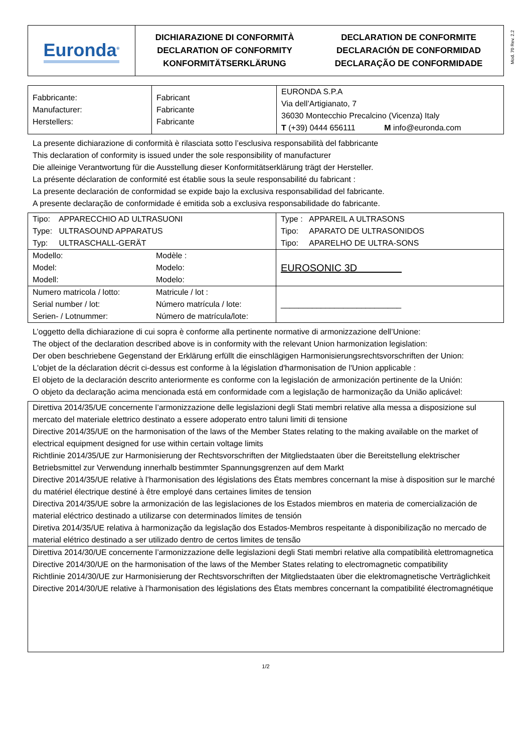Mod. 70 Rev. 2.2
| Euronda<sup>®</sup> | DICHIARAZIONE DI CONFORMITÀ DECLARATION OF CONFORMITY KONFORMITÄTSERKLÄRUNG | DECLARATION DE CONFORMITE DECLARACIÓN DE CONFORMIDAD DECLARAÇÃO DE CONFORMIDADE |
| Fabbricante: Manufacturer: Herstellers: | Fabricant Fabricante Fabricante | EURONDA S.P.A Via dell’Artigianato, 7 36030 Montecchio Precalcino (Vicenza) Italy T (+39) 0444 656111 M info@euronda.com |
La presente dichiarazione di conformità è rilasciata sotto l’esclusiva responsabilità del fabbricante
This declaration of conformity is issued under the sole responsibility of manufacturer
Die alleinige Verantwortung für die Ausstellung dieser Konformitätserklärung trägt der Hersteller.
La présente déclaration de conformité est établie sous la seule responsabilité du fabricant :
La presente declaración de conformidad se expide bajo la exclusiva responsabilidad del fabricante.
A presente declaração de conformidade é emitida sob a exclusiva responsabilidade do fabricante.
| Tipo: APPARECCHIO AD ULTRASUONI Type: ULTRASOUND APPARATUS Typ: ULTRASCHALL-GERÄT | | Type : APPAREIL A ULTRASONS Tipo: APARATO DE ULTRASONIDOS Tipo: APARELHO DE ULTRA-SONS |
| Modello: Model: Modell: | Modèle : Modelo: Modelo: | EUROSONIC 3D |
| Numero matricola / lotto: Serial number / lot: Serien- / Lotnummer: | Matricule / lot : Número matrícula / lote: Número de matrícula/lote: | ___________________________ |
L’oggetto della dichiarazione di cui sopra è conforme alla pertinente normative di armonizzazione dell’Unione:
The object of the declaration described above is in conformity with the relevant Union harmonization legislation:
Der oben beschriebene Gegenstand der Erklärung erfüllt die einschlägigen Harmonisierungsrechtsvorschriften der Union:
L'objet de la déclaration décrit ci-dessus est conforme à la législation d'harmonisation de l'Union applicable :
El objeto de la declaración descrito anteriormente es conforme con la legislación de armonización pertinente de la Unión:
O objeto da declaração acima mencionada está em conformidade com a legislação de harmonização da União aplicável:
| Direttiva 2014/35/UE concernente l’armonizzazione delle legislazioni degli Stati membri relative alla messa a disposizione sul mercato del materiale elettrico destinato a essere adoperato entro taluni limiti di tensione Directive 2014/35/UE on the harmonisation of the laws of the Member States relating to the making available on the market of electrical equipment designed for use within certain voltage limits Richtlinie 2014/35/UE zur Harmonisierung der Rechtsvorschriften der Mitgliedstaaten über die Bereitstellung elektrischer Betriebsmittel zur Verwendung innerhalb bestimmter Spannungsgrenzen auf dem Markt Directive 2014/35/UE relative à l’harmonisation des législations des États membres concernant la mise à disposition sur le marché du matériel électrique destiné à être employé dans certaines limites de tension Directiva 2014/35/UE sobre la armonización de las legislaciones de los Estados miembros en materia de comercialización de material eléctrico destinado a utilizarse con determinados límites de tensión Diretiva 2014/35/UE relativa à harmonização da legislação dos Estados-Membros respeitante à disponibilização no mercado de material elétrico destinado a ser utilizado dentro de certos limites de tensão |
| Direttiva 2014/30/UE concernente l’armonizzazione delle legislazioni degli Stati membri relative alla compatibilità elettromagnetica Directive 2014/30/UE on the harmonisation of the laws of the Member States relating to electromagnetic compatibility Richtlinie 2014/30/UE zur Harmonisierung der Rechtsvorschriften der Mitgliedstaaten über die elektromagnetische Verträglichkeit Directive 2014/30/UE relative à l’harmonisation des législations des États membres concernant la compatibilité électromagnétique |
1/2